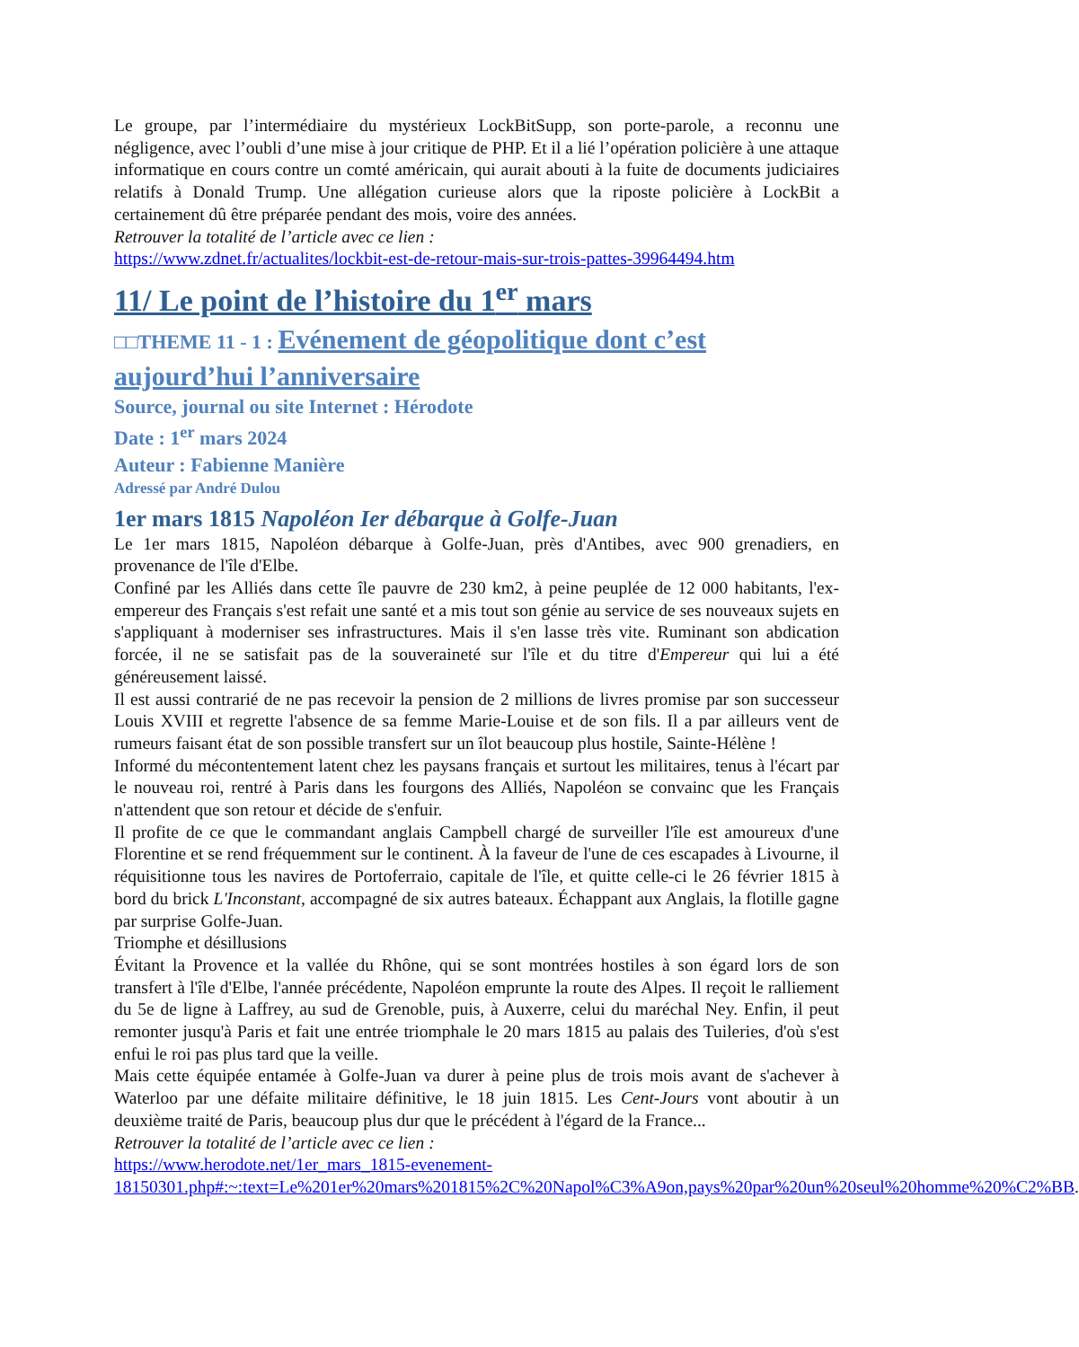Le groupe, par l’intermédiaire du mystérieux LockBitSupp, son porte-parole, a reconnu une négligence, avec l’oubli d’une mise à jour critique de PHP. Et il a lié l’opération policière à une attaque informatique en cours contre un comté américain, qui aurait abouti à la fuite de documents judiciaires relatifs à Donald Trump. Une allégation curieuse alors que la riposte policière à LockBit a certainement dû être préparée pendant des mois, voire des années.
Retrouver la totalité de l’article avec ce lien :
https://www.zdnet.fr/actualites/lockbit-est-de-retour-mais-sur-trois-pattes-39964494.htm
11/ Le point de l’histoire du 1<sup>er</sup> mars
□□THEME 11 - 1 : Evénement de géopolitique dont c’est aujourd’hui l’anniversaire
Source, journal ou site Internet : Hérodote
Date : 1<sup>er</sup> mars 2024
Auteur : Fabienne Manière
Adressé par André Dulou
1er mars 1815 Napoléon Ier débarque à Golfe-Juan
Le 1er mars 1815, Napoléon débarque à Golfe-Juan, près d'Antibes, avec 900 grenadiers, en provenance de l'île d'Elbe.
Confiné par les Alliés dans cette île pauvre de 230 km2, à peine peuplée de 12 000 habitants, l'ex-empereur des Français s'est refait une santé et a mis tout son génie au service de ses nouveaux sujets en s'appliquant à moderniser ses infrastructures. Mais il s'en lasse très vite. Ruminant son abdication forcée, il ne se satisfait pas de la souveraineté sur l'île et du titre d'Empereur qui lui a été généreusement laissé.
Il est aussi contrarié de ne pas recevoir la pension de 2 millions de livres promise par son successeur Louis XVIII et regrette l'absence de sa femme Marie-Louise et de son fils. Il a par ailleurs vent de rumeurs faisant état de son possible transfert sur un îlot beaucoup plus hostile, Sainte-Hélène !
Informé du mécontentement latent chez les paysans français et surtout les militaires, tenus à l'écart par le nouveau roi, rentré à Paris dans les fourgons des Alliés, Napoléon se convainc que les Français n'attendent que son retour et décide de s'enfuir.
Il profite de ce que le commandant anglais Campbell chargé de surveiller l'île est amoureux d'une Florentine et se rend fréquemment sur le continent. À la faveur de l'une de ces escapades à Livourne, il réquisitionne tous les navires de Portoferraio, capitale de l'île, et quitte celle-ci le 26 février 1815 à bord du brick L'Inconstant, accompagné de six autres bateaux. Échappant aux Anglais, la flotille gagne par surprise Golfe-Juan.
Triomphe et désillusions
Évitant la Provence et la vallée du Rhône, qui se sont montrées hostiles à son égard lors de son transfert à l'île d'Elbe, l'année précédente, Napoléon emprunte la route des Alpes. Il reçoit le ralliement du 5e de ligne à Laffrey, au sud de Grenoble, puis, à Auxerre, celui du maréchal Ney. Enfin, il peut remonter jusqu'à Paris et fait une entrée triomphale le 20 mars 1815 au palais des Tuileries, d'où s'est enfui le roi pas plus tard que la veille.
Mais cette équipée entamée à Golfe-Juan va durer à peine plus de trois mois avant de s'achever à Waterloo par une défaite militaire définitive, le 18 juin 1815. Les Cent-Jours vont aboutir à un deuxième traité de Paris, beaucoup plus dur que le précédent à l'égard de la France...
Retrouver la totalité de l’article avec ce lien :
https://www.herodote.net/1er_mars_1815-evenement-18150301.php#:~:text=Le%201er%20mars%201815%2C%20Napol%C3%A9on,pays%20par%20un%20seul%20homme%20%C2%BB.